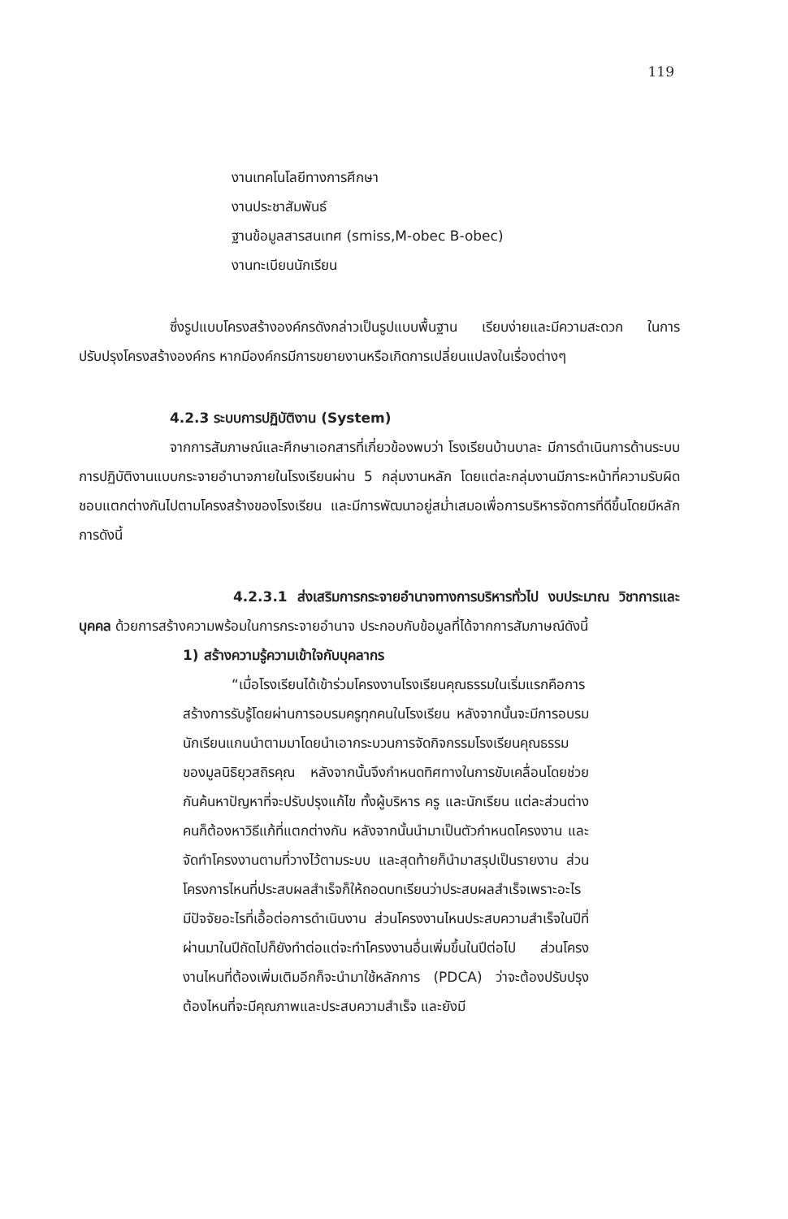119
งานเทคโนโลยีทางการศึกษา
งานประชาสัมพันธ์
ฐานข้อมูลสารสนเทศ (smiss,M-obec B-obec)
งานทะเบียนนักเรียน
ซึ่งรูปแบบโครงสร้างองค์กรดังกล่าวเป็นรูปแบบพื้นฐาน เรียบง่ายและมีความสะดวก ในการปรับปรุงโครงสร้างองค์กร หากมีองค์กรมีการขยายงานหรือเกิดการเปลี่ยนแปลงในเรื่องต่างๆ
4.2.3 ระบบการปฏิบัติงาน (System)
จากการสัมภาษณ์และศึกษาเอกสารที่เกี่ยวข้องพบว่า โรงเรียนบ้านบาละ มีการดำเนินการด้านระบบการปฏิบัติงานแบบกระจายอำนาจภายในโรงเรียนผ่าน 5 กลุ่มงานหลัก โดยแต่ละกลุ่มงานมีภาระหน้าที่ความรับผิดชอบแตกต่างกันไปตามโครงสร้างของโรงเรียน และมีการพัฒนาอยู่สม่ำเสมอเพื่อการบริหารจัดการที่ดีขึ้นโดยมีหลักการดังนี้
4.2.3.1 ส่งเสริมการกระจายอำนาจทางการบริหารทั่วไป งบประมาณ วิชาการและบุคคล ด้วยการสร้างความพร้อมในการกระจายอำนาจ ประกอบกับข้อมูลที่ได้จากการสัมภาษณ์ดังนี้
1) สร้างความรู้ความเข้าใจกับบุคลากร
“เมื่อโรงเรียนได้เข้าร่วมโครงงานโรงเรียนคุณธรรมในเริ่มแรกคือการสร้างการรับรู้โดยผ่านการอบรมครูทุกคนในโรงเรียน หลังจากนั้นจะมีการอบรมนักเรียนแกนนำตามมาโดยนำเอากระบวนการจัดกิจกรรมโรงเรียนคุณธรรม ของมูลนิธิยุวสถิรคุณ หลังจากนั้นจึงกำหนดทิศทางในการขับเคลื่อนโดยช่วยกันค้นหาปัญหาที่จะปรับปรุงแก้ไข ทั้งผู้บริหาร ครู และนักเรียน แต่ละส่วนต่างคนก็ต้องหาวิธีแก้ที่แตกต่างกัน หลังจากนั้นนำมาเป็นตัวกำหนดโครงงาน และจัดทำโครงงานตามที่วางไว้ตามระบบ และสุดท้ายก็นำมาสรุปเป็นรายงาน ส่วนโครงการไหนที่ประสบผลสำเร็จก็ให้ถอดบทเรียนว่าประสบผลสำเร็จเพราะอะไร มีปัจจัยอะไรที่เอื้อต่อการดำเนินงาน ส่วนโครงงานไหนประสบความสำเร็จในปีที่ผ่านมาในปีถัดไปก็ยังทำต่อแต่จะทำโครงงานอื่นเพิ่มขึ้นในปีต่อไป ส่วนโครงงานไหนที่ต้องเพิ่มเติมอีกก็จะนำมาใช้หลักการ (PDCA) ว่าจะต้องปรับปรุงต้องไหนที่จะมีคุณภาพและประสบความสำเร็จ และยังมี